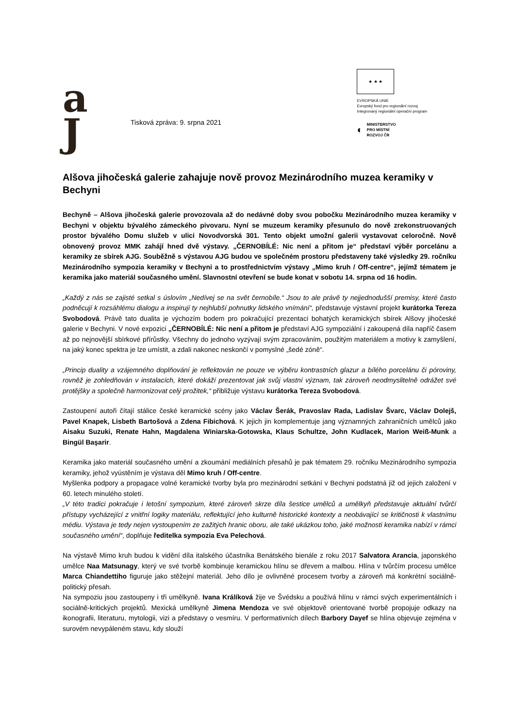a
J
Tisková zpráva: 9. srpna 2021
★ ★ ★
EVROPSKÁ UNIE
Evropský fond pro regionální rozvoj
Integrovaný regionální operační program
◐ MINISTERSTVO
PRO MÍSTNÍ
ROZVOJ ČR
Alšova jihočeská galerie zahajuje nově provoz Mezinárodního muzea keramiky v Bechyni
Bechyně – Alšova jihočeská galerie provozovala až do nedávné doby svou pobočku Mezinárodního muzea keramiky v Bechyni v objektu bývalého zámeckého pivovaru. Nyní se muzeum keramiky přesunulo do nově zrekonstruovaných prostor bývalého Domu služeb v ulici Novodvorská 301. Tento objekt umožní galerii vystavovat celoročně. Nově obnovený provoz MMK zahájí hned dvě výstavy. „ČERNOBÍLÉ: Nic není a přitom je“ představí výběr porcelánu a keramiky ze sbírek AJG. Souběžně s výstavou AJG budou ve společném prostoru představeny také výsledky 29. ročníku Mezinárodního sympozia keramiky v Bechyni a to prostřednictvím výstavy „Mimo kruh / Off-centre“, jejímž tématem je keramika jako materiál současného umění. Slavnostní otevření se bude konat v sobotu 14. srpna od 16 hodin.
„Každý z nás se zajisté setkal s úslovím „Nedívej se na svět černobíle.“ Jsou to ale právě ty nejjednodušší premisy, které často podněcují k rozsáhlému dialogu a inspirují ty nejhlubší pohnutky lidského vnímání“, představuje výstavní projekt kurátorka Tereza Svobodová. Právě tato dualita je výchozím bodem pro pokračující prezentaci bohatých keramických sbírek Alšovy jihočeské galerie v Bechyni. V nové expozici „ČERNOBÍLÉ: Nic není a přitom je představí AJG sympoziální i zakoupená díla napříč časem až po nejnovější sbírkové přírůstky. Všechny do jednoho vyzývají svým zpracováním, použitým materiálem a motivy k zamyšlení, na jaký konec spektra je lze umístit, a zdali nakonec neskončí v pomyslné „šedé zóně“.
„Princip duality a vzájemného doplňování je reflektován ne pouze ve výběru kontrastních glazur a bílého porcelánu či póroviny, rovněž je zohledňován v instalacích, které dokáží prezentovat jak svůj vlastní význam, tak zároveň neodmyslitelně odrážet své protějšky a společně harmonizovat celý prožitek,“ přibližuje výstavu kurátorka Tereza Svobodová.
Zastoupení autoři čítají stálice české keramické scény jako Václav Šerák, Pravoslav Rada, Ladislav Švarc, Václav Dolejš, Pavel Knapek, Lisbeth Bartošová a Zdena Fibichová. K jejich jin komplementuje jang významných zahraničních umělců jako Aisaku Suzuki, Renate Hahn, Magdalena Winiarska-Gotowska, Klaus Schultze, John Kudlacek, Marion Weiß-Munk a Bingül Başarir.
Keramika jako materiál současného umění a zkoumání mediálních přesahů je pak tématem 29. ročníku Mezinárodního sympozia keramiky, jehož vyústěním je výstava děl Mimo kruh / Off-centre.
Myšlenka podpory a propagace volné keramické tvorby byla pro mezinárodní setkání v Bechyni podstatná již od jejich založení v 60. letech minulého století.
„V této tradici pokračuje i letošní sympozium, které zároveň skrze díla šestice umělců a umělkyň představuje aktuální tvůrčí přístupy vycházející z vnitřní logiky materiálu, reflektující jeho kulturně historické kontexty a neobávající se kritičnosti k vlastnímu médiu. Výstava je tedy nejen vystoupením ze zažitých hranic oboru, ale také ukázkou toho, jaké možnosti keramika nabízí v rámci současného umění“, doplňuje ředitelka sympozia Eva Pelechová.
Na výstavě Mimo kruh budou k vidění díla italského účastníka Benátského bienále z roku 2017 Salvatora Arancia, japonského umělce Naa Matsunagy, který ve své tvorbě kombinuje keramickou hlínu se dřevem a malbou. Hlína v tvůrčím procesu umělce Marca Chiandettiho figuruje jako stěžejní materiál. Jeho dílo je ovlivněné procesem tvorby a zároveň má konkrétní sociálně-politický přesah.
Na sympoziu jsou zastoupeny i tři umělkyně. Ivana Králíková žije ve Švédsku a používá hlínu v rámci svých experimentálních i sociálně-kritických projektů. Mexická umělkyně Jimena Mendoza ve své objektově orientované tvorbě propojuje odkazy na ikonografii, literaturu, mytologii, vizi a představy o vesmíru. V performativních dílech Barbory Dayef se hlína objevuje zejména v surovém nevypáleném stavu, kdy slouží